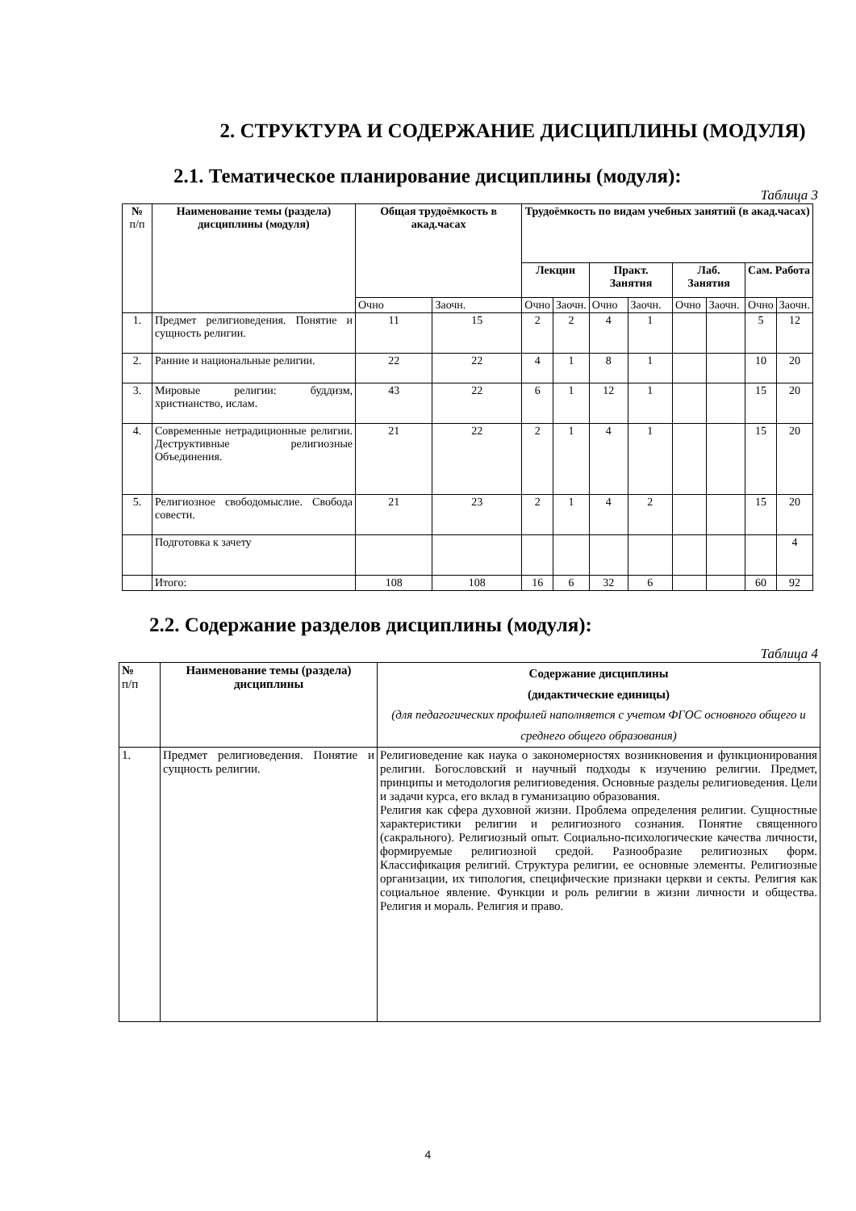2. СТРУКТУРА И СОДЕРЖАНИЕ ДИСЦИПЛИНЫ (МОДУЛЯ)
2.1. Тематическое планирование дисциплины (модуля):
Таблица 3
| № п/п | Наименование темы (раздела) дисциплины (модуля) | Общая трудоёмкость в акад.часах | | Трудоёмкость по видам учебных занятий (в акад.часах) | | | | | | | |
| --- | --- | --- | --- | --- | --- | --- | --- | --- | --- | --- | --- |
| | | | | Лекции | | Практ. Занятия | | Лаб. Занятия | | Сам. Работа | |
| | | Очно | Заочн. | Очно | Заочн. | Очно | Заочн. | Очно | Заочн. | Очно | Заочн. |
| 1. | Предмет религиоведения. Понятие и сущность религии. | 11 | 15 | 2 | 2 | 4 | 1 | | | 5 | 12 |
| 2. | Ранние и национальные религии. | 22 | 22 | 4 | 1 | 8 | 1 | | | 10 | 20 |
| 3. | Мировые религии: буддизм, христианство, ислам. | 43 | 22 | 6 | 1 | 12 | 1 | | | 15 | 20 |
| 4. | Современные нетрадиционные религии. Деструктивные религиозные Объединения. | 21 | 22 | 2 | 1 | 4 | 1 | | | 15 | 20 |
| 5. | Религиозное свободомыслие. Свобода совести. | 21 | 23 | 2 | 1 | 4 | 2 | | | 15 | 20 |
| | Подготовка к зачету | | | | | | | | | | 4 |
| | Итого: | 108 | 108 | 16 | 6 | 32 | 6 | | | 60 | 92 |
2.2. Содержание разделов дисциплины (модуля):
Таблица 4
| № п/п | Наименование темы (раздела) дисциплины | Содержание дисциплины (дидактические единицы) (для педагогических профилей наполняется с учетом ФГОС основного общего и среднего общего образования) |
| --- | --- | --- |
| 1. | Предмет религиоведения. Понятие и сущность религии. | Религиоведение как наука о закономерностях возникновения и функционирования религии. Богословский и научный подходы к изучению религии. Предмет, принципы и методология религиоведения. Основные разделы религиоведения. Цели и задачи курса, его вклад в гуманизацию образования. Религия как сфера духовной жизни. Проблема определения религии. Сущностные характеристики религии и религиозного сознания. Понятие священного (сакрального). Религиозный опыт. Социально-психологические качества личности, формируемые религиозной средой. Разнообразие религиозных форм. Классификация религий. Структура религии, ее основные элементы. Религиозные организации, их типология, специфические признаки церкви и секты. Религия как социальное явление. Функции и роль религии в жизни личности и общества. Религия и мораль. Религия и право. |
4